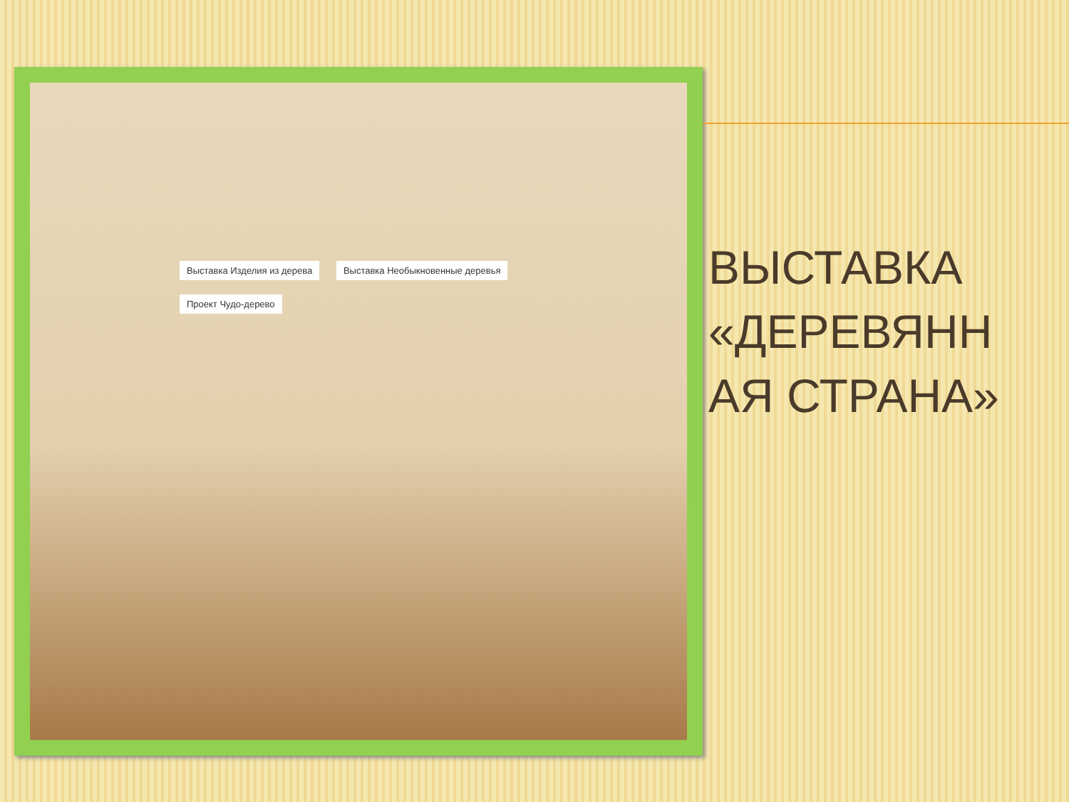Выставка Изделия из дерева Выставка Необыкновенные деревья
Проект Чудо-дерево
ВЫСТАВКА «ДЕРЕВЯНН АЯ СТРАНА»